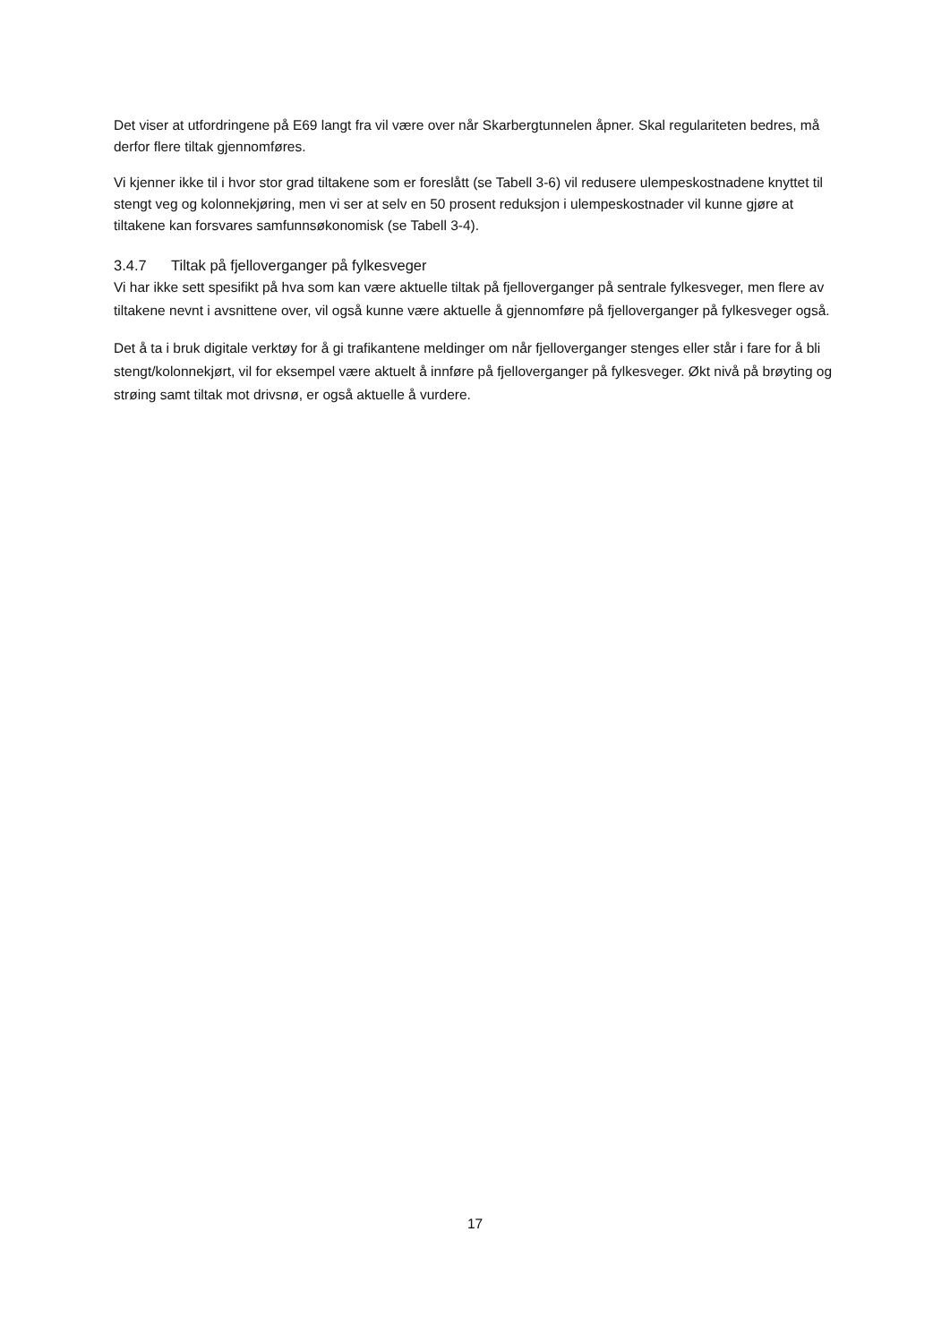Det viser at utfordringene på E69 langt fra vil være over når Skarbergtunnelen åpner. Skal regulariteten bedres, må derfor flere tiltak gjennomføres.
Vi kjenner ikke til i hvor stor grad tiltakene som er foreslått (se Tabell 3-6) vil redusere ulempeskostnadene knyttet til stengt veg og kolonnekjøring, men vi ser at selv en 50 prosent reduksjon i ulempeskostnader vil kunne gjøre at tiltakene kan forsvares samfunnsøkonomisk (se Tabell 3-4).
3.4.7 Tiltak på fjelloverganger på fylkesveger
Vi har ikke sett spesifikt på hva som kan være aktuelle tiltak på fjelloverganger på sentrale fylkesveger, men flere av tiltakene nevnt i avsnittene over, vil også kunne være aktuelle å gjennomføre på fjelloverganger på fylkesveger også.
Det å ta i bruk digitale verktøy for å gi trafikantene meldinger om når fjelloverganger stenges eller står i fare for å bli stengt/kolonnekjørt, vil for eksempel være aktuelt å innføre på fjelloverganger på fylkesveger. Økt nivå på brøyting og strøing samt tiltak mot drivsnø, er også aktuelle å vurdere.
17